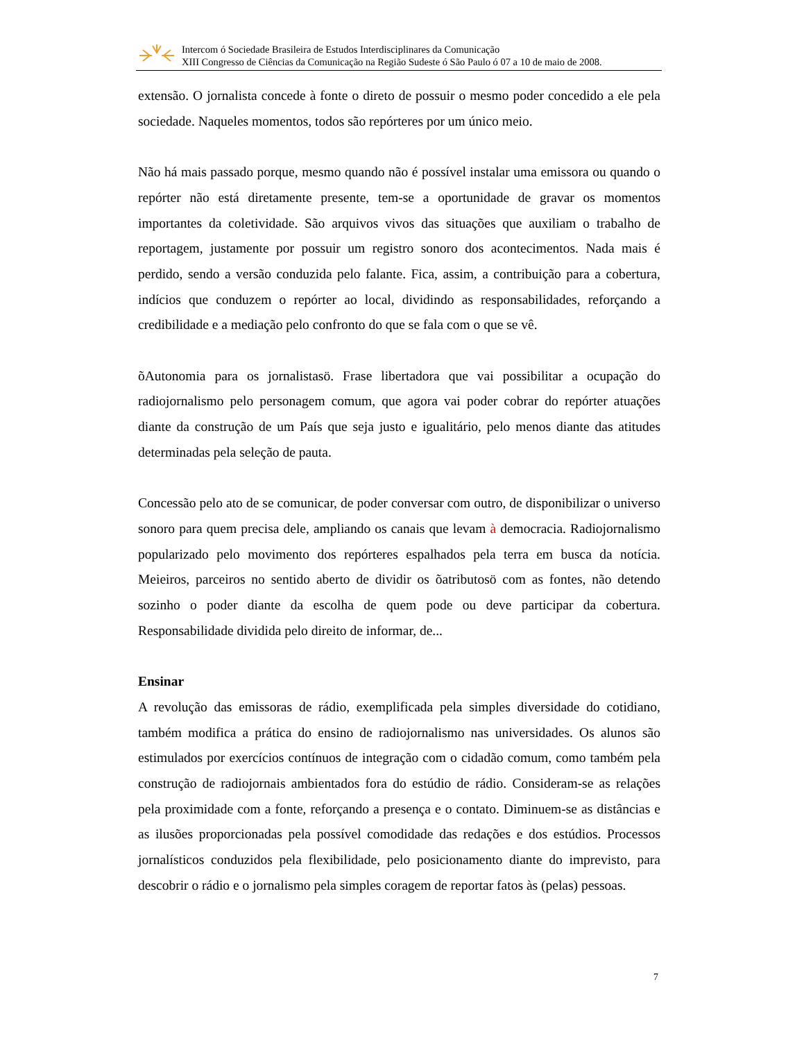Intercom ó Sociedade Brasileira de Estudos Interdisciplinares da Comunicação
XIII Congresso de Ciências da Comunicação na Região Sudeste ó São Paulo ó 07 a 10 de maio de 2008.
extensão. O jornalista concede à fonte o direto de possuir o mesmo poder concedido a ele pela sociedade. Naqueles momentos, todos são repórteres por um único meio.
Não há mais passado porque, mesmo quando não é possível instalar uma emissora ou quando o repórter não está diretamente presente, tem-se a oportunidade de gravar os momentos importantes da coletividade. São arquivos vivos das situações que auxiliam o trabalho de reportagem, justamente por possuir um registro sonoro dos acontecimentos. Nada mais é perdido, sendo a versão conduzida pelo falante. Fica, assim, a contribuição para a cobertura, indícios que conduzem o repórter ao local, dividindo as responsabilidades, reforçando a credibilidade e a mediação pelo confronto do que se fala com o que se vê.
õAutonomia para os jornalistasö. Frase libertadora que vai possibilitar a ocupação do radiojornalismo pelo personagem comum, que agora vai poder cobrar do repórter atuações diante da construção de um País que seja justo e igualitário, pelo menos diante das atitudes determinadas pela seleção de pauta.
Concessão pelo ato de se comunicar, de poder conversar com outro, de disponibilizar o universo sonoro para quem precisa dele, ampliando os canais que levam à democracia. Radiojornalismo popularizado pelo movimento dos repórteres espalhados pela terra em busca da notícia. Meieiros, parceiros no sentido aberto de dividir os õatributosö com as fontes, não detendo sozinho o poder diante da escolha de quem pode ou deve participar da cobertura. Responsabilidade dividida pelo direito de informar, de...
Ensinar
A revolução das emissoras de rádio, exemplificada pela simples diversidade do cotidiano, também modifica a prática do ensino de radiojornalismo nas universidades. Os alunos são estimulados por exercícios contínuos de integração com o cidadão comum, como também pela construção de radiojornais ambientados fora do estúdio de rádio. Consideram-se as relações pela proximidade com a fonte, reforçando a presença e o contato. Diminuem-se as distâncias e as ilusões proporcionadas pela possível comodidade das redações e dos estúdios. Processos jornalísticos conduzidos pela flexibilidade, pelo posicionamento diante do imprevisto, para descobrir o rádio e o jornalismo pela simples coragem de reportar fatos às (pelas) pessoas.
7